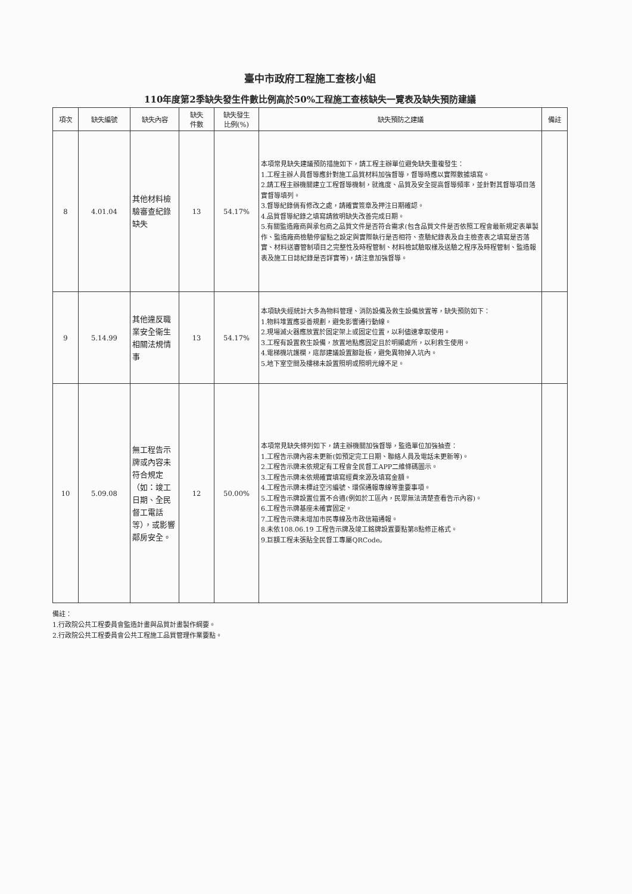臺中市政府工程施工查核小組
110年度第2季缺失發生件數比例高於50%工程施工查核缺失一覽表及缺失預防建議
| 項次 | 缺失編號 | 缺失內容 | 缺失 件數 | 缺失發生 比例(%) | 缺失預防之建議 | 備註 |
| --- | --- | --- | --- | --- | --- | --- |
| 8 | 4.01.04 | 其他材料檢驗審查紀錄缺失 | 13 | 54.17% | 本項常見缺失建議預防措施如下，請工程主辦單位避免缺失重複發生： 1.工程主辦人員督導應針對施工品質材料加強督導，督導時應以實際數據填寫。 2.請工程主辦機關建立工程督導機制，就進度、品質及安全提高督導頻率，並針對其督導項目落實督導填列。 3.督導紀錄倘有修改之處，請確實簽章及押注日期確認。 4.品質督導紀錄之填寫請敘明缺失改善完成日期。 5.有關監造廠商與承包商之品質文件是否符合需求(包含品質文件是否依照工程會最新規定表單製作、監造廠商檢驗停留點之設定與實際執行是否相符、查驗紀錄表及自主檢查表之填寫是否落實、材料送審管制項目之完整性及時程管制、材料檢試驗取樣及送驗之程序及時程管制、監造報表及施工日誌紀錄是否詳實等)，請注意加強督導。 | |
| 9 | 5.14.99 | 其他違反職業安全衛生相關法規情事 | 13 | 54.17% | 本項缺失經統計大多為物料管理、消防設備及救生設備放置等，缺失預防如下： 1.物料堆置應妥善規劃，避免影響通行動線。 2.現場滅火器應放置於固定架上或固定位置，以利儘速拿取使用。 3.工程有設置救生設備，放置地點應固定且於明顯處所，以利救生使用。 4.電梯機坑護欄，底部建議設置腳趾板，避免異物掉入坑內。 5.地下室空間及樓梯未設置照明或照明光線不足。 | |
| 10 | 5.09.08 | 無工程告示牌或內容未符合規定（如：竣工日期、全民督工電話等），或影響鄰房安全。 | 12 | 50.00% | 本項常見缺失條列如下，請主辦機關加強督導，監造單位加強抽查： 1.工程告示牌內容未更新(如預定完工日期、聯絡人員及電話未更新等)。 2.工程告示牌未依規定有工程會全民督工APP二維條碼圖示。 3.工程告示牌未依規確實填寫經費來源及填寫金額。 4.工程告示牌未標註空污編號、環保通報專線等重要事項。 5.工程告示牌設置位置不合適(例如於工區內，民眾無法清楚查看告示內容)。 6.工程告示牌基座未確實固定。 7.工程告示牌未增加市民專線及市政信箱通報。 8.未依108.06.19 工程告示牌及竣工銘牌設置要點第8點修正格式。 9.巨額工程未張貼全民督工專屬QRCode。 | |
備註：
1.行政院公共工程委員會監造計畫與品質計畫製作綱要。
2.行政院公共工程委員會公共工程施工品質管理作業要點。